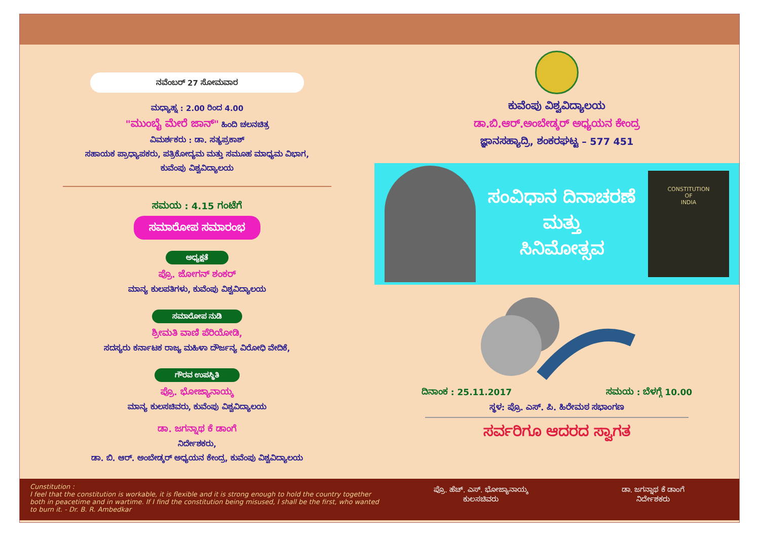ನವೆಂಬರ್ 27 ಸೋಮವಾರ
ಮಧ್ಯಾಹ್ನ : 2.00 ರಿಂದ 4.00
"ಮುಂಬೈ ಮೇರೆ ಜಾನ್" ಹಿಂದಿ ಚಲನಚಿತ್ರ
ವಿಮರ್ಶಕರು : ಡಾ. ಸತ್ಯಪ್ರಕಾಶ್
ಸಹಾಯಕ ಪ್ರಾಧ್ಯಾಪಕರು, ಪತ್ರಿಕೋದ್ಯಮ ಮತ್ತು ಸಮೂಹ ಮಾಧ್ಯಮ ವಿಭಾಗ,
ಕುವೆಂಪು ವಿಶ್ವವಿದ್ಯಾಲಯ
ಸಮಯ : 4.15 ಗಂಟೆಗೆ
ಸಮಾರೋಪ ಸಮಾರಂಭ
ಅಧ್ಯಕ್ಷತೆ
ಪ್ರೊ. ಜೋಗನ್ ಶಂಕರ್
ಮಾನ್ಯ ಕುಲಪತಿಗಳು, ಕುವೆಂಪು ವಿಶ್ವವಿದ್ಯಾಲಯ
ಸಮಾರೋಪ ನುಡಿ
ಶ್ರೀಮತಿ ವಾಣಿ ಪೆರಿಯೋಡಿ,
ಸದಸ್ಯರು ಕರ್ನಾಟಕ ರಾಜ್ಯ ಮಹಿಳಾ ದೌರ್ಜನ್ಯ ವಿರೋಧಿ ವೇದಿಕೆ,
ಗೌರವ ಉಪಸ್ಥಿತಿ
ಪ್ರೊ. ಭೋಜ್ಯಾನಾಯ್ಕ
ಮಾನ್ಯ ಕುಲಸಚಿವರು, ಕುವೆಂಪು ವಿಶ್ವವಿದ್ಯಾಲಯ
ಡಾ. ಜಗನ್ನಾಥ ಕೆ ಡಾಂಗೆ
ನಿರ್ದೇಶಕರು,
ಡಾ. ಬಿ. ಆರ್. ಅಂಬೇಡ್ಕರ್ ಅಧ್ಯಯನ ಕೇಂದ್ರ, ಕುವೆಂಪು ವಿಶ್ವವಿದ್ಯಾಲಯ
ಕುವೆಂಪು ವಿಶ್ವವಿದ್ಯಾಲಯ
ಡಾ.ಬಿ.ಆರ್.ಅಂಬೇಡ್ಕರ್ ಅಧ್ಯಯನ ಕೇಂದ್ರ
ಜ್ಞಾನಸಹ್ಯಾದ್ರಿ, ಶಂಕರಘಟ್ಟ – 577 451
ಸಂವಿಧಾನ ದಿನಾಚರಣೆ
ಮತ್ತು
ಸಿನಿಮೋತ್ಸವ
CONSTITUTION
OF
INDIA
ದಿನಾಂಕ : 25.11.2017 ಸಮಯ : ಬೆಳಗ್ಗೆ 10.00
ಸ್ಥಳ: ಪ್ರೊ. ಎಸ್. ಪಿ. ಹಿರೇಮಠ ಸಭಾಂಗಣ
ಸರ್ವರಿಗೂ ಆದರದ ಸ್ವಾಗತ
Cunstitution :
I feel that the constitution is workable, it is flexible and it is strong enough to hold the country together both in peacetime and in wartime. If I find the constitution being misused, I shall be the first, who wanted to burn it. - Dr. B. R. Ambedkar
ಪ್ರೊ. ಹೆಚ್. ಎಸ್. ಭೋಜ್ಯಾನಾಯ್ಕ
ಕುಲಸಚಿವರು
ಡಾ. ಜಗನ್ನಾಥ ಕೆ ಡಾಂಗೆ
ನಿರ್ದೇಶಕರು